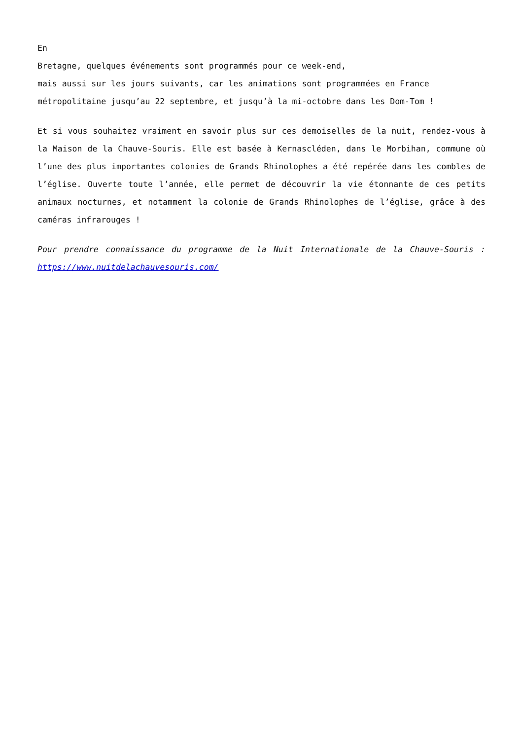En
Bretagne, quelques événements sont programmés pour ce week-end,
mais aussi sur les jours suivants, car les animations sont programmées en France métropolitaine jusqu’au 22 septembre, et jusqu’à la mi-octobre dans les Dom-Tom !
Et si vous souhaitez vraiment en savoir plus sur ces demoiselles de la nuit, rendez-vous à la Maison de la Chauve-Souris. Elle est basée à Kernascléden, dans le Morbihan, commune où l’une des plus importantes colonies de Grands Rhinolophes a été repérée dans les combles de l’église. Ouverte toute l’année, elle permet de découvrir la vie étonnante de ces petits animaux nocturnes, et notamment la colonie de Grands Rhinolophes de l’église, grâce à des caméras infrarouges !
Pour prendre connaissance du programme de la Nuit Internationale de la Chauve-Souris : https://www.nuitdelachauvesouris.com/